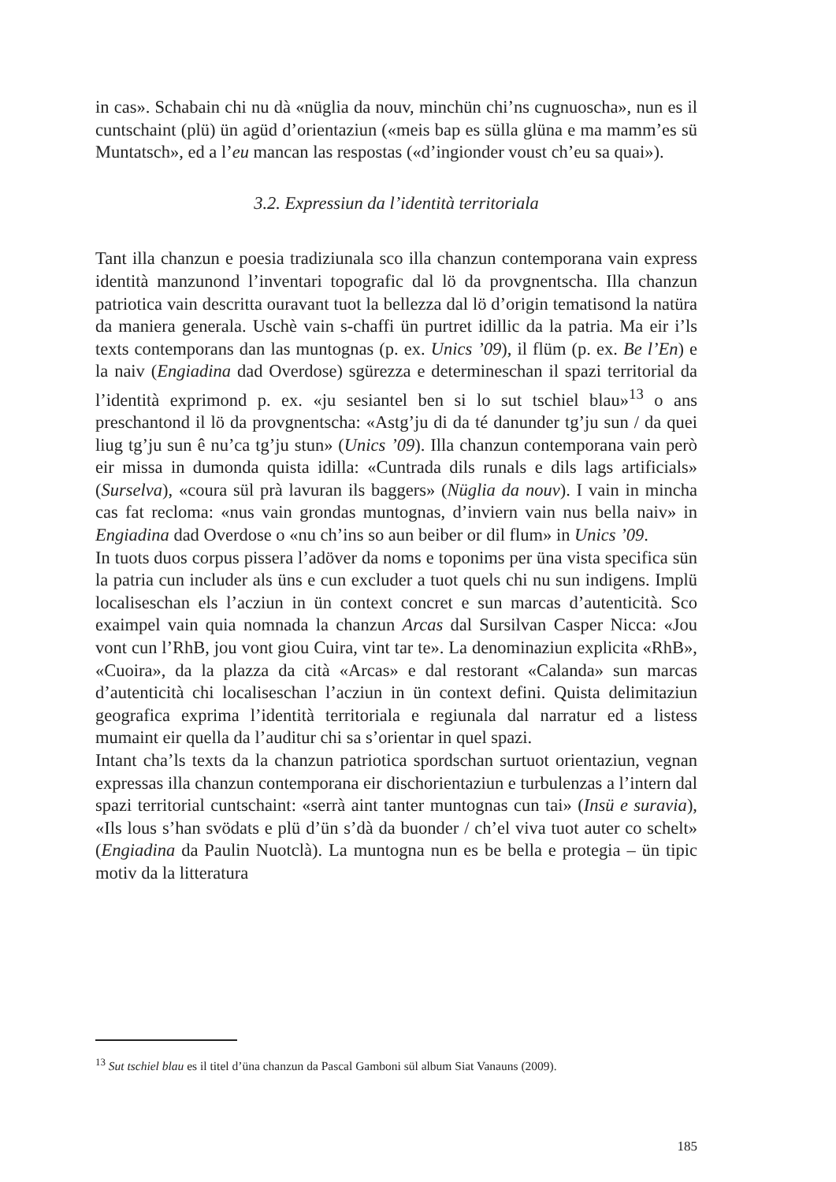in cas». Schabain chi nu dà «nüglia da nouv, minchün chi’ns cugnuoscha», nun es il cuntschaint (plü) ün agüd d’orientaziun («meis bap es sülla glüna e ma mamm’es sü Muntatsch», ed a l’eu mancan las respostas («d’ingionder voust ch’eu sa quai»).
3.2. Expressiun da l’identità territoriala
Tant illa chanzun e poesia tradiziunala sco illa chanzun contemporana vain express identità manzunond l’inventari topografic dal lö da provgnentscha. Illa chanzun patriotica vain descritta ouravant tuot la bellezza dal lö d’origin tematisond la natüra da maniera generala. Uschè vain s-chaffi ün purtret idillic da la patria. Ma eir i’ls texts contemporans dan las muntognas (p. ex. Unics ’09), il flüm (p. ex. Be l’En) e la naiv (Engiadina dad Overdose) sgürezza e determineschan il spazi territorial da l’identità exprimond p. ex. «ju sesiantel ben si lo sut tschiel blau»<sup>13</sup> o ans preschantond il lö da provgnentscha: «Astg’ju di da té danunder tg’ju sun / da quei liug tg’ju sun ê nu’ca tg’ju stun» (Unics ’09). Illa chanzun contemporana vain però eir missa in dumonda quista idilla: «Cuntrada dils runals e dils lags artificials» (Surselva), «coura sül prà lavuran ils baggers» (Nüglia da nouv). I vain in mincha cas fat recloma: «nus vain grondas muntognas, d’inviern vain nus bella naiv» in Engiadina dad Overdose o «nu ch’ins so aun beiber or dil flum» in Unics ’09.
In tuots duos corpus pissera l’adöver da noms e toponims per üna vista specifica sün la patria cun includer als üns e cun excluder a tuot quels chi nu sun indigens. Implü localiseschan els l’acziun in ün context concret e sun marcas d’autenticità. Sco exaimpel vain quia nomnada la chanzun Arcas dal Sursilvan Casper Nicca: «Jou vont cun l’RhB, jou vont giou Cuira, vint tar te». La denominaziun explicita «RhB», «Cuoira», da la plazza da cità «Arcas» e dal restorant «Calanda» sun marcas d’autenticità chi localiseschan l’acziun in ün context defini. Quista delimitaziun geografica exprima l’identità territoriala e regiunala dal narratur ed a listess mumaint eir quella da l’auditur chi sa s’orientar in quel spazi.
Intant cha’ls texts da la chanzun patriotica spordschan surtuot orientaziun, vegnan expressas illa chanzun contemporana eir dischorientaziun e turbulenzas a l’intern dal spazi territorial cuntschaint: «serrà aint tanter muntognas cun tai» (Insü e suravia), «Ils lous s’han svödats e plü d’ün s’dà da buonder / ch’el viva tuot auter co schelt» (Engiadina da Paulin Nuotclà). La muntogna nun es be bella e protegia – ün tipic motiv da la litteratura
<sup>13</sup> Sut tschiel blau es il titel d’üna chanzun da Pascal Gamboni sül album Siat Vanauns (2009).
185